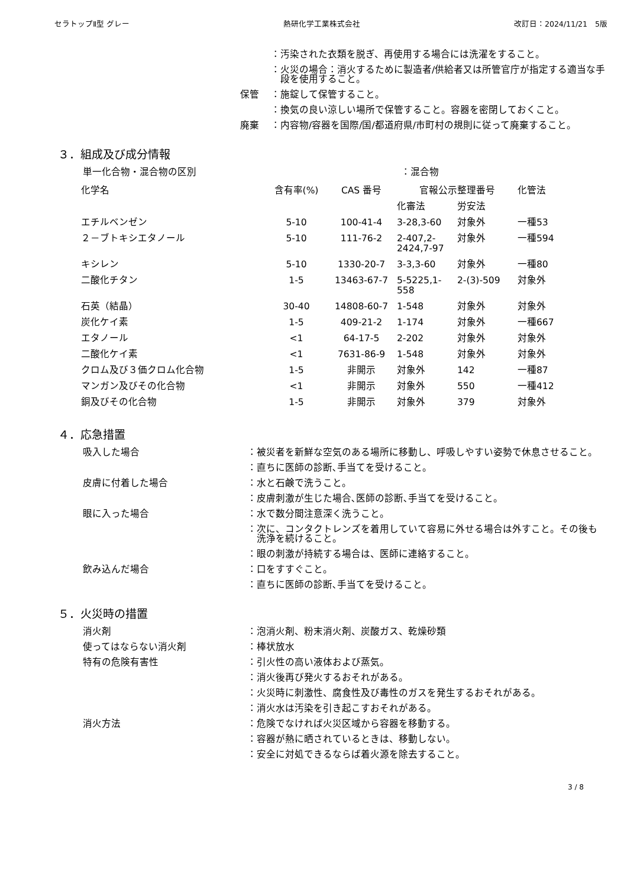セラトップⅡ型 グレー 熱研化学工業株式会社 改訂日：2024/11/21　5版
： 汚染された衣類を脱ぎ、再使用する場合には洗濯をすること。
： 火災の場合：消火するために製造者/供給者又は所管官庁が指定する適当な手段を使用すること。
保管 ： 施錠して保管すること。
： 換気の良い涼しい場所で保管すること。容器を密閉しておくこと。
廃棄 ： 内容物/容器を国際/国/都道府県/市町村の規則に従って廃棄すること。
３．組成及び成分情報
単一化合物・混合物の区別 ：混合物
| 化学名 | 含有率(%) | CAS 番号 | 官報公示整理番号 | | 化管法 |
| --- | --- | --- | --- | --- | --- |
| | | | 化審法 | 労安法 | |
| エチルベンゼン | 5-10 | 100-41-4 | 3-28,3-60 | 対象外 | 一種53 |
| ２－ブトキシエタノール | 5-10 | 111-76-2 | 2-407,2- 2424,7-97 | 対象外 | 一種594 |
| キシレン | 5-10 | 1330-20-7 | 3-3,3-60 | 対象外 | 一種80 |
| 二酸化チタン | 1-5 | 13463-67-7 | 5-5225,1- 558 | 2-(3)-509 | 対象外 |
| 石英（結晶） | 30-40 | 14808-60-7 | 1-548 | 対象外 | 対象外 |
| 炭化ケイ素 | 1-5 | 409-21-2 | 1-174 | 対象外 | 一種667 |
| エタノール | <1 | 64-17-5 | 2-202 | 対象外 | 対象外 |
| 二酸化ケイ素 | <1 | 7631-86-9 | 1-548 | 対象外 | 対象外 |
| クロム及び３価クロム化合物 | 1-5 | 非開示 | 対象外 | 142 | 一種87 |
| マンガン及びその化合物 | <1 | 非開示 | 対象外 | 550 | 一種412 |
| 銅及びその化合物 | 1-5 | 非開示 | 対象外 | 379 | 対象外 |
４．応急措置
吸入した場合 ： 被災者を新鮮な空気のある場所に移動し、呼吸しやすい姿勢で休息させること。
： 直ちに医師の診断､手当てを受けること。
皮膚に付着した場合 ： 水と石鹸で洗うこと。
： 皮膚刺激が生じた場合､医師の診断､手当てを受けること。
眼に入った場合 ： 水で数分間注意深く洗うこと。
： 次に、コンタクトレンズを着用していて容易に外せる場合は外すこと。その後も洗浄を続けること。
： 眼の刺激が持続する場合は、医師に連絡すること。
飲み込んだ場合 ： 口をすすぐこと。
： 直ちに医師の診断､手当てを受けること。
５．火災時の措置
消火剤 ： 泡消火剤、粉末消火剤、炭酸ガス、乾燥砂類
使ってはならない消火剤 ： 棒状放水
特有の危険有害性 ： 引火性の高い液体および蒸気。
： 消火後再び発火するおそれがある。
： 火災時に刺激性、腐食性及び毒性のガスを発生するおそれがある。
： 消火水は汚染を引き起こすおそれがある。
消火方法 ： 危険でなければ火災区域から容器を移動する。
： 容器が熱に晒されているときは、移動しない。
： 安全に対処できるならば着火源を除去すること。
3 / 8